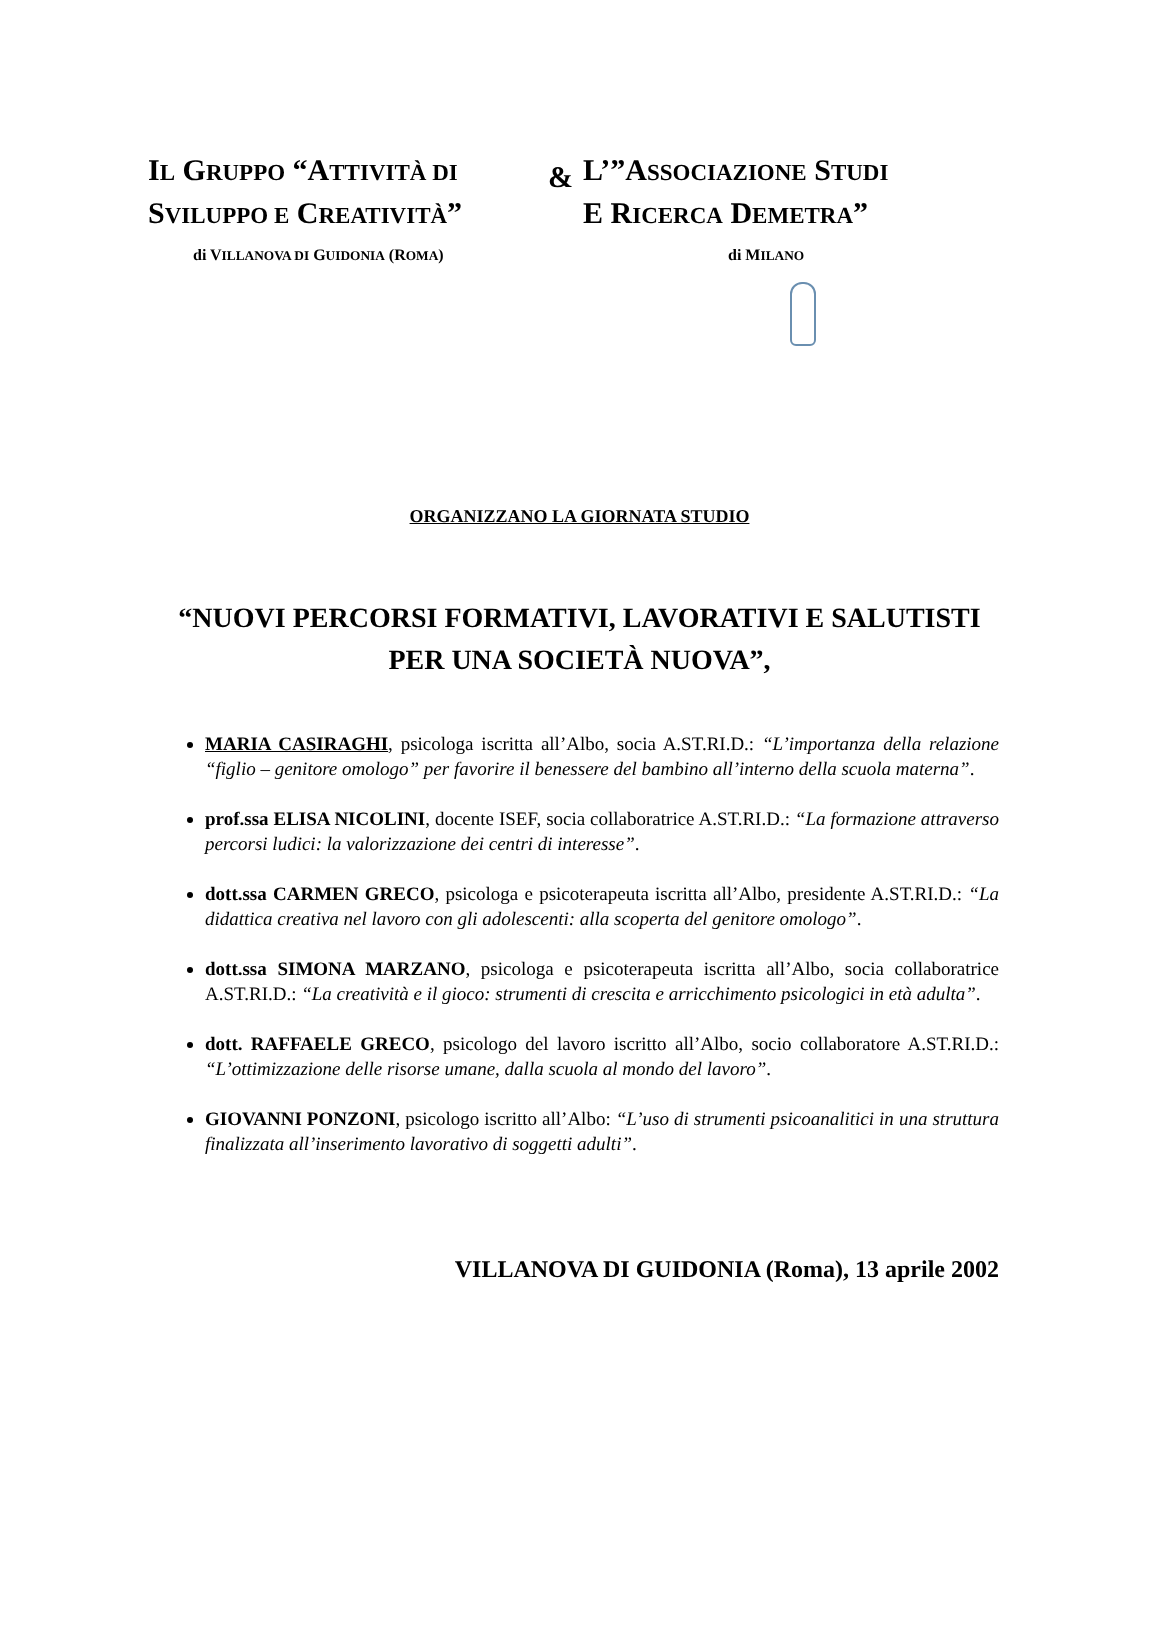IL GRUPPO “ATTIVITÀ DI
SVILUPPO E CREATIVITÀ”
di VILLANOVA DI GUIDONIA (ROMA)
&
L’”ASSOCIAZIONE STUDI
E RICERCA DEMETRA”
di MILANO
ORGANIZZANO LA GIORNATA STUDIO
“NUOVI PERCORSI FORMATIVI, LAVORATIVI E SALUTISTI PER UNA SOCIETÀ NUOVA”,
MARIA CASIRAGHI, psicologa iscritta all’Albo, socia A.ST.RI.D.: “L’importanza della relazione “figlio – genitore omologo” per favorire il benessere del bambino all’interno della scuola materna”.
prof.ssa ELISA NICOLINI, docente ISEF, socia collaboratrice A.ST.RI.D.: “La formazione attraverso percorsi ludici: la valorizzazione dei centri di interesse”.
dott.ssa CARMEN GRECO, psicologa e psicoterapeuta iscritta all’Albo, presidente A.ST.RI.D.: “La didattica creativa nel lavoro con gli adolescenti: alla scoperta del genitore omologo”.
dott.ssa SIMONA MARZANO, psicologa e psicoterapeuta iscritta all’Albo, socia collaboratrice A.ST.RI.D.: “La creatività e il gioco: strumenti di crescita e arricchimento psicologici in età adulta”.
dott. RAFFAELE GRECO, psicologo del lavoro iscritto all’Albo, socio collaboratore A.ST.RI.D.: “L’ottimizzazione delle risorse umane, dalla scuola al mondo del lavoro”.
GIOVANNI PONZONI, psicologo iscritto all’Albo: “L’uso di strumenti psicoanalitici in una struttura finalizzata all’inserimento lavorativo di soggetti adulti”.
VILLANOVA DI GUIDONIA (Roma), 13 aprile 2002